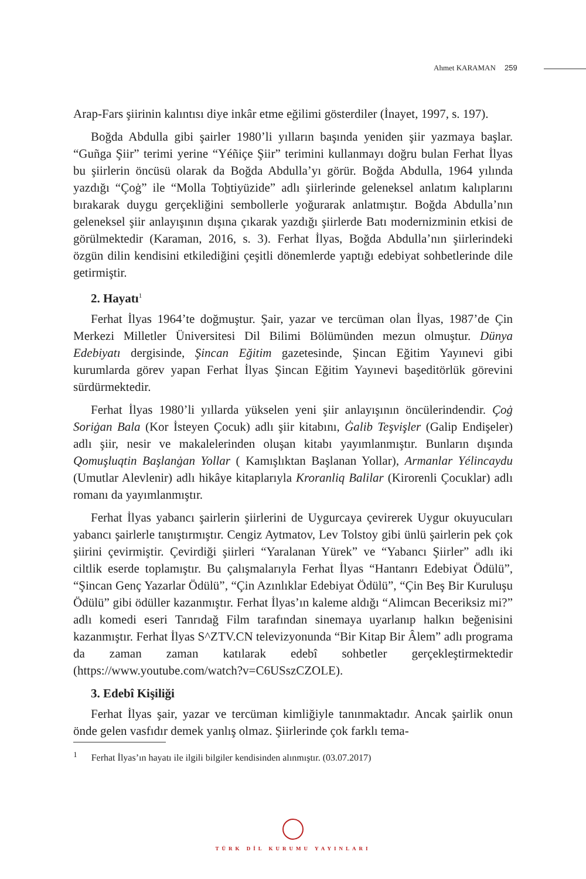Ahmet KARAMAN 259
Arap-Fars şiirinin kalıntısı diye inkâr etme eğilimi gösterdiler (İnayet, 1997, s. 197).
Boğda Abdulla gibi şairler 1980’li yılların başında yeniden şiir yazmaya başlar. “Guñga Şiir” terimi yerine “Yéñiçe Şiir” terimini kullanmayı doğru bulan Ferhat İlyas bu şiirlerin öncüsü olarak da Boğda Abdulla’yı görür. Boğda Abdulla, 1964 yılında yazdığı “Çoġ” ile “Molla Toẖtiyüzide” adlı şiirlerinde geleneksel anlatım kalıplarını bırakarak duygu gerçekliğini sembollerle yoğurarak anlatmıştır. Boğda Abdulla’nın geleneksel şiir anlayışının dışına çıkarak yazdığı şiirlerde Batı modernizminin etkisi de görülmektedir (Karaman, 2016, s. 3). Ferhat İlyas, Boğda Abdulla’nın şiirlerindeki özgün dilin kendisini etkilediğini çeşitli dönemlerde yaptığı edebiyat sohbetlerinde dile getirmiştir.
2. Hayatı<sup>1</sup>
Ferhat İlyas 1964’te doğmuştur. Şair, yazar ve tercüman olan İlyas, 1987’de Çin Merkezi Milletler Üniversitesi Dil Bilimi Bölümünden mezun olmuştur. Dünya Edebiyatı dergisinde, Şincan Eğitim gazetesinde, Şincan Eğitim Yayınevi gibi kurumlarda görev yapan Ferhat İlyas Şincan Eğitim Yayınevi başeditörlük görevini sürdürmektedir.
Ferhat İlyas 1980’li yıllarda yükselen yeni şiir anlayışının öncülerindendir. Çoġ Soriġan Bala (Kor İsteyen Çocuk) adlı şiir kitabını, Ġalib Teşvişler (Galip Endişeler) adlı şiir, nesir ve makalelerinden oluşan kitabı yayımlanmıştır. Bunların dışında Qomuşluqtin Başlanġan Yollar ( Kamışlıktan Başlanan Yollar), Armanlar Yélincaydu (Umutlar Alevlenir) adlı hikâye kitaplarıyla Kroranliq Balilar (Kirorenli Çocuklar) adlı romanı da yayımlanmıştır.
Ferhat İlyas yabancı şairlerin şiirlerini de Uygurcaya çevirerek Uygur okuyucuları yabancı şairlerle tanıştırmıştır. Cengiz Aytmatov, Lev Tolstoy gibi ünlü şairlerin pek çok şiirini çevirmiştir. Çevirdiği şiirleri “Yaralanan Yürek” ve “Yabancı Şiirler” adlı iki ciltlik eserde toplamıştır. Bu çalışmalarıyla Ferhat İlyas “Hantanrı Edebiyat Ödülü”, “Şincan Genç Yazarlar Ödülü”, “Çin Azınlıklar Edebiyat Ödülü”, “Çin Beş Bir Kuruluşu Ödülü” gibi ödüller kazanmıştır. Ferhat İlyas’ın kaleme aldığı “Alimcan Beceriksiz mi?” adlı komedi eseri Tanrıdağ Film tarafından sinemaya uyarlanıp halkın beğenisini kazanmıştır. Ferhat İlyas S^ZTV.CN televizyonunda “Bir Kitap Bir Âlem” adlı programa da zaman zaman katılarak edebî sohbetler gerçekleştirmektedir (https://www.youtube.com/watch?v=C6USszCZOLE).
3. Edebî Kişiliği
Ferhat İlyas şair, yazar ve tercüman kimliğiyle tanınmaktadır. Ancak şairlik onun önde gelen vasfıdır demek yanlış olmaz. Şiirlerinde çok farklı tema-
<sup>1</sup> Ferhat İlyas’ın hayatı ile ilgili bilgiler kendisinden alınmıştır. (03.07.2017)
TÜRK DİL KURUMU YAYINLARI